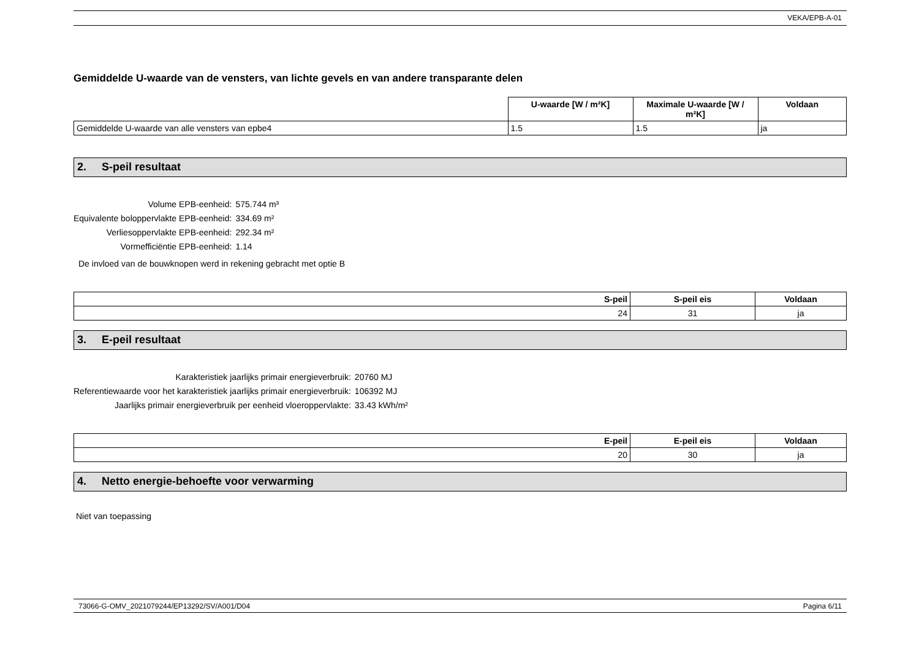VEKA/EPB-A-01
Gemiddelde U-waarde van de vensters, van lichte gevels en van andere transparante delen
| | U-waarde [W / m²K] | Maximale U-waarde [W / m²K] | Voldaan |
| --- | --- | --- | --- |
| Gemiddelde U-waarde van alle vensters van epbe4 | 1.5 | 1.5 | ja |
2. S-peil resultaat
Volume EPB-eenheid:
575.744 m³
Equivalente boloppervlakte EPB-eenheid:
334.69 m²
Verliesoppervlakte EPB-eenheid:
292.34 m²
Vormefficiëntie EPB-eenheid:
1.14
De invloed van de bouwknopen werd in rekening gebracht met optie B
| S-peil | S-peil eis | Voldaan |
| --- | --- | --- |
| 24 | 31 | ja |
3. E-peil resultaat
Karakteristiek jaarlijks primair energieverbruik:
20760 MJ
Referentiewaarde voor het karakteristiek jaarlijks primair energieverbruik:
106392 MJ
Jaarlijks primair energieverbruik per eenheid vloeroppervlakte:
33.43 kWh/m²
| E-peil | E-peil eis | Voldaan |
| --- | --- | --- |
| 20 | 30 | ja |
4. Netto energie-behoefte voor verwarming
Niet van toepassing
73066-G-OMV_2021079244/EP13292/SV/A001/D04 Pagina 6/11